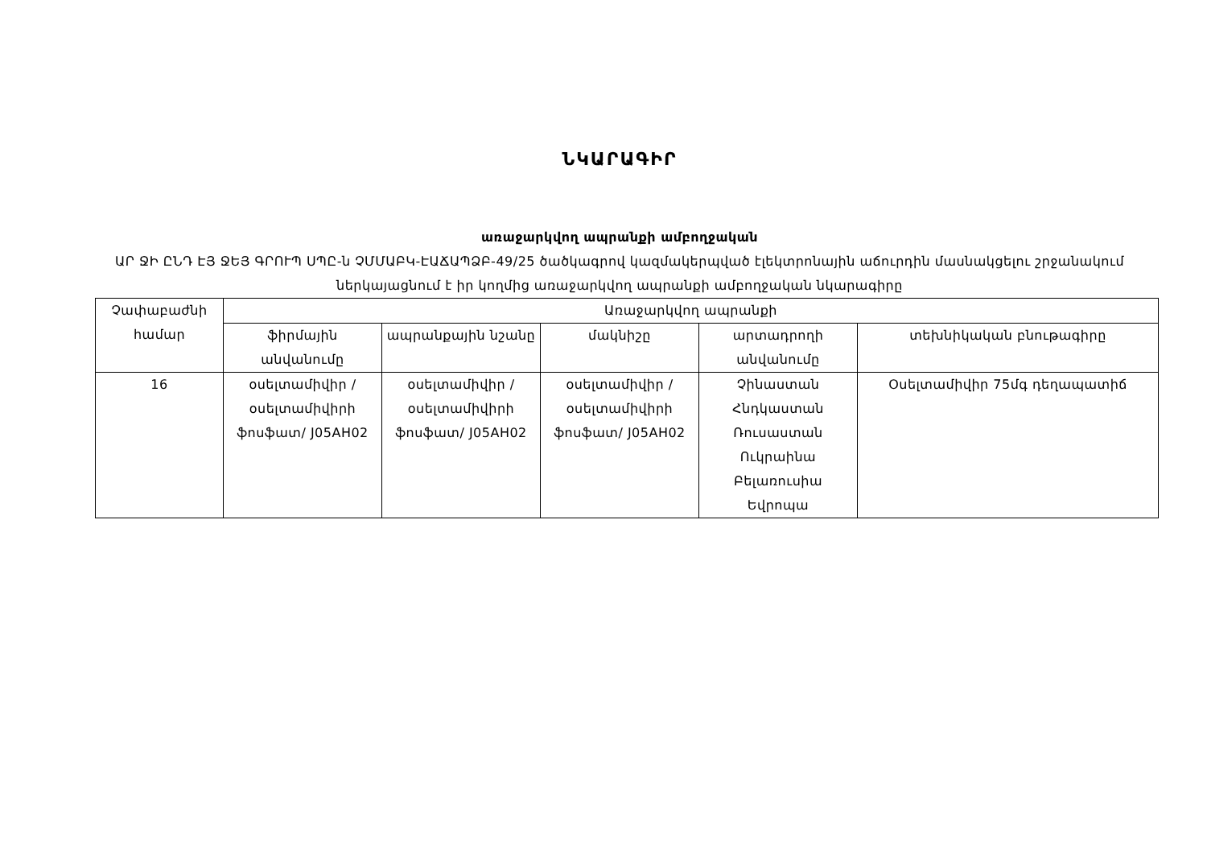ՆԿԱՐԱԳԻՐ
առաջարկվող ապրանքի ամբողջական
ԱՐ ՋԻ ԸՆԴ ԷՅ ՋԵՅ ԳՐՈՒՊ ՍՊԸ-ն ՉՄՄԱԲԿ-ԷԱՃԱՊՁԲ-49/25 ծածկագրով կազմակերպված էլեկտրոնային աճուրդին մասնակցելու շրջանակում ներկայացնում է իր կողմից առաջարկվող ապրանքի ամբողջական նկարագիրը
| Չափաբաժնի համար | Առաջարկվող ապրանքի | | | | |
| --- | --- | --- | --- | --- | --- |
| | ֆիրմային անվանումը | ապրանքային նշանը | մակնիշը | արտադրողի անվանումը | տեխնիկական բնութագիրը |
| 16 | օսելտամիվիր /օսելտամիվիրի ֆոսֆատ/ J05AH02 | օսելտամիվիր /օսելտամիվիրի ֆոսֆատ/ J05AH02 | օսելտամիվիր /օսելտամիվիրի ֆոսֆատ/ J05AH02 | Չինաստան Հնդկաստան Ռուսաստան Ուկրաինա Բելառուսիա Եվրոպա | Օսելտամիվիր 75մգ դեղապատիճ |